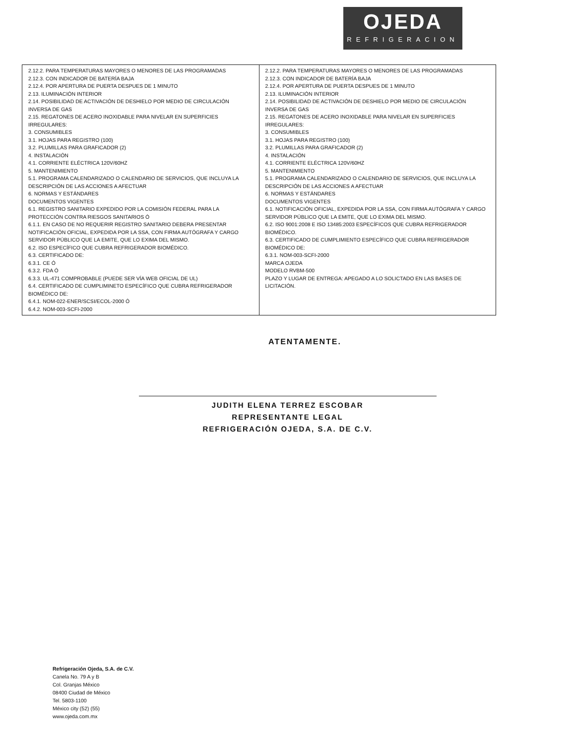OJEDA
REFRIGERACION
| 2.12.2. PARA TEMPERATURAS MAYORES O MENORES DE LAS PROGRAMADAS 2.12.3. CON INDICADOR DE BATERÍA BAJA 2.12.4. POR APERTURA DE PUERTA DESPUES DE 1 MINUTO 2.13. ILUMINACIÓN INTERIOR 2.14. POSIBILIDAD DE ACTIVACIÓN DE DESHIELO POR MEDIO DE CIRCULACIÓN INVERSA DE GAS 2.15. REGATONES DE ACERO INOXIDABLE PARA NIVELAR EN SUPERFICIES IRREGULARES: 3. CONSUMIBLES 3.1. HOJAS PARA REGISTRO (100) 3.2. PLUMILLAS PARA GRAFICADOR (2) 4. INSTALACIÓN 4.1. CORRIENTE ELÉCTRICA 120V/60HZ 5. MANTENIMIENTO 5.1. PROGRAMA CALENDARIZADO O CALENDARIO DE SERVICIOS, QUE INCLUYA LA DESCRIPCIÓN DE LAS ACCIONES A AFECTUAR 6. NORMAS Y ESTÁNDARES DOCUMENTOS VIGENTES 6.1. REGISTRO SANITARIO EXPEDIDO POR LA COMISIÓN FEDERAL PARA LA PROTECCIÓN CONTRA RIESGOS SANITARIOS Ó 6.1.1. EN CASO DE NO REQUERIR REGISTRO SANITARIO DEBERA PRESENTAR NOTIFICACIÓN OFICIAL, EXPEDIDA POR LA SSA, CON FIRMA AUTÓGRAFA Y CARGO SERVIDOR PÚBLICO QUE LA EMITE, QUE LO EXIMA DEL MISMO. 6.2. ISO ESPECÍFICO QUE CUBRA REFRIGERADOR BIOMÉDICO. 6.3. CERTIFICADO DE: 6.3.1. CE Ó 6.3.2. FDA Ó 6.3.3. UL-471 COMPROBABLE (PUEDE SER VÍA WEB OFICIAL DE UL) 6.4. CERTIFICADO DE CUMPLIMINETO ESPECÍFICO QUE CUBRA REFRIGERADOR BIOMÉDICO DE: 6.4.1. NOM-022-ENER/SCSI/ECOL-2000 Ó 6.4.2. NOM-003-SCFI-2000 | 2.12.2. PARA TEMPERATURAS MAYORES O MENORES DE LAS PROGRAMADAS 2.12.3. CON INDICADOR DE BATERÍA BAJA 2.12.4. POR APERTURA DE PUERTA DESPUES DE 1 MINUTO 2.13. ILUMINACIÓN INTERIOR 2.14. POSIBILIDAD DE ACTIVACIÓN DE DESHIELO POR MEDIO DE CIRCULACIÓN INVERSA DE GAS 2.15. REGATONES DE ACERO INOXIDABLE PARA NIVELAR EN SUPERFICIES IRREGULARES: 3. CONSUMIBLES 3.1. HOJAS PARA REGISTRO (100) 3.2. PLUMILLAS PARA GRAFICADOR (2) 4. INSTALACIÓN 4.1. CORRIENTE ELÉCTRICA 120V/60HZ 5. MANTENIMIENTO 5.1. PROGRAMA CALENDARIZADO O CALENDARIO DE SERVICIOS, QUE INCLUYA LA DESCRIPCIÓN DE LAS ACCIONES A AFECTUAR 6. NORMAS Y ESTÁNDARES DOCUMENTOS VIGENTES 6.1. NOTIFICACIÓN OFICIAL, EXPEDIDA POR LA SSA, CON FIRMA AUTÓGRAFA Y CARGO SERVIDOR PÚBLICO QUE LA EMITE, QUE LO EXIMA DEL MISMO. 6.2. ISO 9001:2008 E ISO 13485:2003 ESPECÍFICOS QUE CUBRA REFRIGERADOR BIOMÉDICO. 6.3. CERTIFICADO DE CUMPLIMIENTO ESPECÍFICO QUE CUBRA REFRIGERADOR BIOMÉDICO DE: 6.3.1. NOM-003-SCFI-2000 MARCA OJEDA MODELO RVBM-500 PLAZO Y LUGAR DE ENTREGA: APEGADO A LO SOLICTADO EN LAS BASES DE LICITACIÓN. |
ATENTAMENTE.
JUDITH ELENA TERREZ ESCOBAR
REPRESENTANTE LEGAL
REFRIGERACIÓN OJEDA, S.A. DE C.V.
Refrigeración Ojeda, S.A. de C.V.
Canela No. 79 A y B
Col. Granjas México
08400 Ciudad de México
Tel. 5803-1100
México city (52) (55)
www.ojeda.com.mx